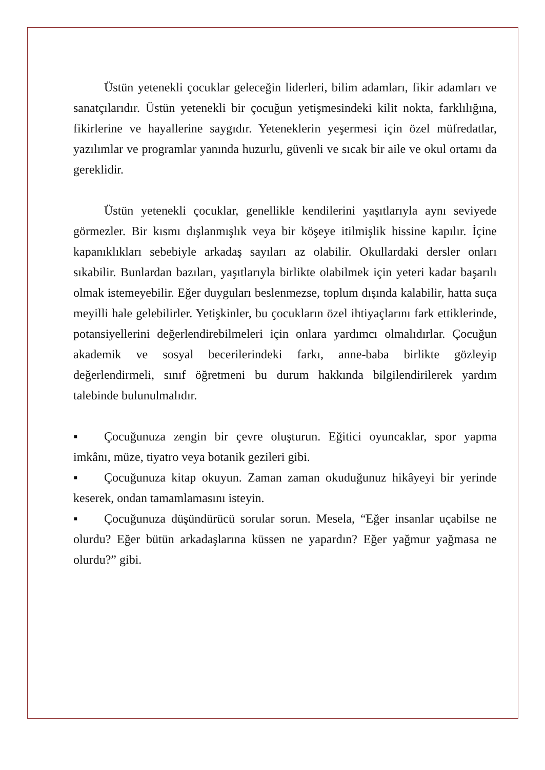Üstün yetenekli çocuklar geleceğin liderleri, bilim adamları, fikir adamları ve sanatçılarıdır. Üstün yetenekli bir çocuğun yetişmesindeki kilit nokta, farklılığına, fikirlerine ve hayallerine saygıdır. Yeteneklerin yeşermesi için özel müfredatlar, yazılımlar ve programlar yanında huzurlu, güvenli ve sıcak bir aile ve okul ortamı da gereklidir.
Üstün yetenekli çocuklar, genellikle kendilerini yaşıtlarıyla aynı seviyede görmezler. Bir kısmı dışlanmışlık veya bir köşeye itilmişlik hissine kapılır. İçine kapanıklıkları sebebiyle arkadaş sayıları az olabilir. Okullardaki dersler onları sıkabilir. Bunlardan bazıları, yaşıtlarıyla birlikte olabilmek için yeteri kadar başarılı olmak istemeyebilir. Eğer duyguları beslenmezse, toplum dışında kalabilir, hatta suça meyilli hale gelebilirler. Yetişkinler, bu çocukların özel ihtiyaçlarını fark ettiklerinde, potansiyellerini değerlendirebilmeleri için onlara yardımcı olmalıdırlar. Çocuğun akademik ve sosyal becerilerindeki farkı, anne-baba birlikte gözleyip değerlendirmeli, sınıf öğretmeni bu durum hakkında bilgilendirilerek yardım talebinde bulunulmalıdır.
▪ Çocuğunuza zengin bir çevre oluşturun. Eğitici oyuncaklar, spor yapma imkânı, müze, tiyatro veya botanik gezileri gibi.
▪ Çocuğunuza kitap okuyun. Zaman zaman okuduğunuz hikâyeyi bir yerinde keserek, ondan tamamlamasını isteyin.
▪ Çocuğunuza düşündürücü sorular sorun. Mesela, “Eğer insanlar uçabilse ne olurdu? Eğer bütün arkadaşlarına küssen ne yapardın? Eğer yağmur yağmasa ne olurdu?” gibi.